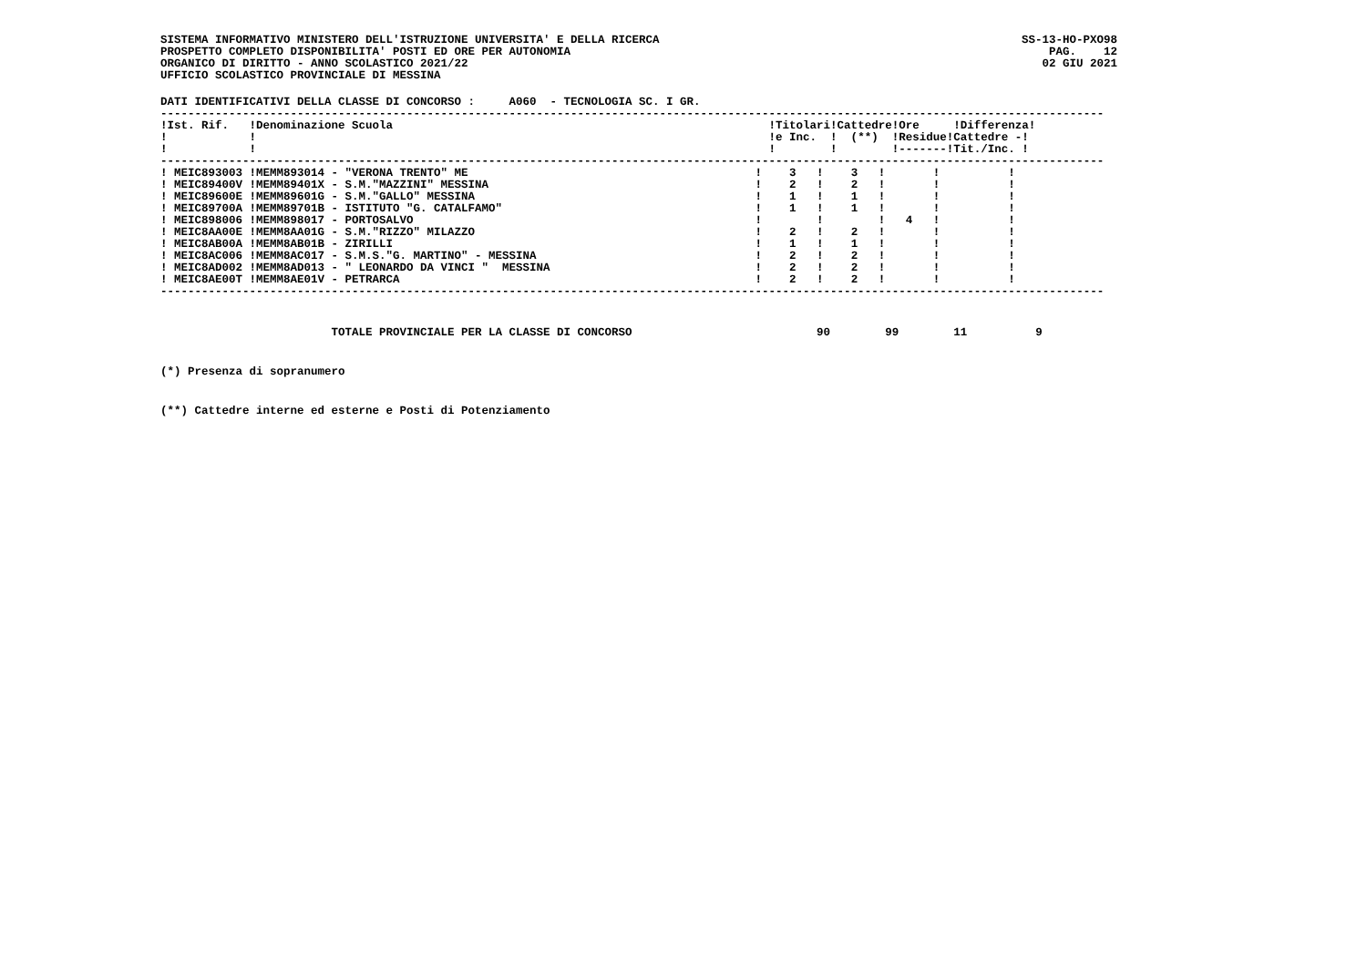SISTEMA INFORMATIVO MINISTERO DELL'ISTRUZIONE UNIVERSITA' E DELLA RICERCA
PROSPETTO COMPLETO DISPONIBILITA' POSTI ED ORE PER AUTONOMIA
ORGANICO DI DIRITTO - ANNO SCOLASTICO 2021/22
UFFICIO SCOLASTICO PROVINCIALE DI MESSINA
SS-13-HO-PXO98
PAG.    12
02 GIU 2021
DATI IDENTIFICATIVI DELLA CLASSE DI CONCORSO :     A060  - TECNOLOGIA SC. I GR.
------------------------------------------------------------------------------------------------------------------------------------------
| !Ist. Rif. !Denominazione Scuola | !Titolari!Cattedre!Ore !Differenza! |
| --- | --- |
| ! ! | !e Inc. ! (**) !Residue!Cattedre -! |
| ! ! | ! ! !-------!Tit./Inc. ! |
------------------------------------------------------------------------------------------------------------------------------------------
| ! MEIC893003 !MEMM893014 - "VERONA TRENTO" ME | ! 3 ! 3 ! ! ! |
| ! MEIC89400V !MEMM89401X - S.M."MAZZINI" MESSINA | ! 2 ! 2 ! ! ! |
| ! MEIC89600E !MEMM89601G - S.M."GALLO" MESSINA | ! 1 ! 1 ! ! ! |
| ! MEIC89700A !MEMM89701B - ISTITUTO "G. CATALFAMO" | ! 1 ! 1 ! ! ! |
| ! MEIC898006 !MEMM898017 - PORTOSALVO | ! ! ! 4 ! ! |
| ! MEIC8AA00E !MEMM8AA01G - S.M."RIZZO" MILAZZO | ! 2 ! 2 ! ! ! |
| ! MEIC8AB00A !MEMM8AB01B - ZIRILLI | ! 1 ! 1 ! ! ! |
| ! MEIC8AC006 !MEMM8AC017 - S.M.S."G. MARTINO" - MESSINA | ! 2 ! 2 ! ! ! |
| ! MEIC8AD002 !MEMM8AD013 - " LEONARDO DA VINCI " MESSINA | ! 2 ! 2 ! ! ! |
| ! MEIC8AE00T !MEMM8AE01V - PETRARCA | ! 2 ! 2 ! ! ! |
------------------------------------------------------------------------------------------------------------------------------------------
                         TOTALE PROVINCIALE PER LA CLASSE DI CONCORSO                           90        99        11          9
(*) Presenza di sopranumero
(**) Cattedre interne ed esterne e Posti di Potenziamento